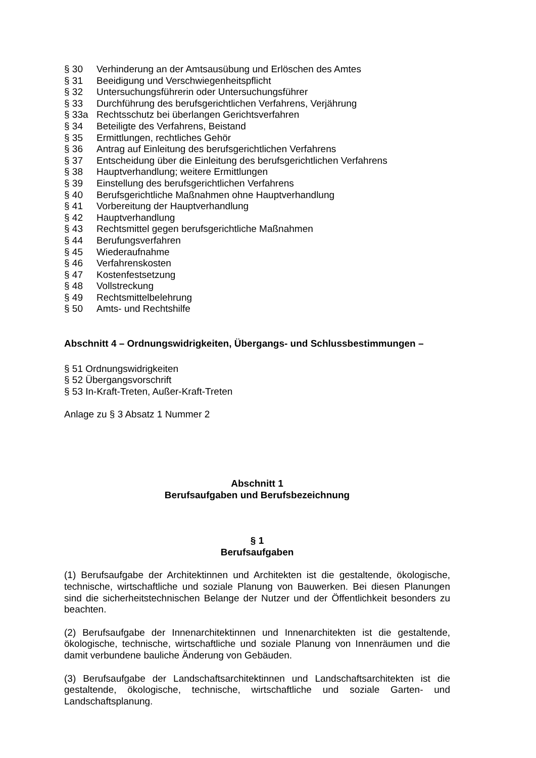§ 30 Verhinderung an der Amtsausübung und Erlöschen des Amtes
§ 31 Beeidigung und Verschwiegenheitspflicht
§ 32 Untersuchungsführerin oder Untersuchungsführer
§ 33 Durchführung des berufsgerichtlichen Verfahrens, Verjährung
§ 33a Rechtsschutz bei überlangen Gerichtsverfahren
§ 34 Beteiligte des Verfahrens, Beistand
§ 35 Ermittlungen, rechtliches Gehör
§ 36 Antrag auf Einleitung des berufsgerichtlichen Verfahrens
§ 37 Entscheidung über die Einleitung des berufsgerichtlichen Verfahrens
§ 38 Hauptverhandlung; weitere Ermittlungen
§ 39 Einstellung des berufsgerichtlichen Verfahrens
§ 40 Berufsgerichtliche Maßnahmen ohne Hauptverhandlung
§ 41 Vorbereitung der Hauptverhandlung
§ 42 Hauptverhandlung
§ 43 Rechtsmittel gegen berufsgerichtliche Maßnahmen
§ 44 Berufungsverfahren
§ 45 Wiederaufnahme
§ 46 Verfahrenskosten
§ 47 Kostenfestsetzung
§ 48 Vollstreckung
§ 49 Rechtsmittelbelehrung
§ 50 Amts- und Rechtshilfe
Abschnitt 4 – Ordnungswidrigkeiten, Übergangs- und Schlussbestimmungen –
§ 51 Ordnungswidrigkeiten
§ 52 Übergangsvorschrift
§ 53 In-Kraft-Treten, Außer-Kraft-Treten
Anlage zu § 3 Absatz 1 Nummer 2
Abschnitt 1
Berufsaufgaben und Berufsbezeichnung
§ 1
Berufsaufgaben
(1) Berufsaufgabe der Architektinnen und Architekten ist die gestaltende, ökologische, technische, wirtschaftliche und soziale Planung von Bauwerken. Bei diesen Planungen sind die sicherheitstechnischen Belange der Nutzer und der Öffentlichkeit besonders zu beachten.
(2) Berufsaufgabe der Innenarchitektinnen und Innenarchitekten ist die gestaltende, ökologische, technische, wirtschaftliche und soziale Planung von Innenräumen und die damit verbundene bauliche Änderung von Gebäuden.
(3) Berufsaufgabe der Landschaftsarchitektinnen und Landschaftsarchitekten ist die gestaltende, ökologische, technische, wirtschaftliche und soziale Garten- und Landschaftsplanung.